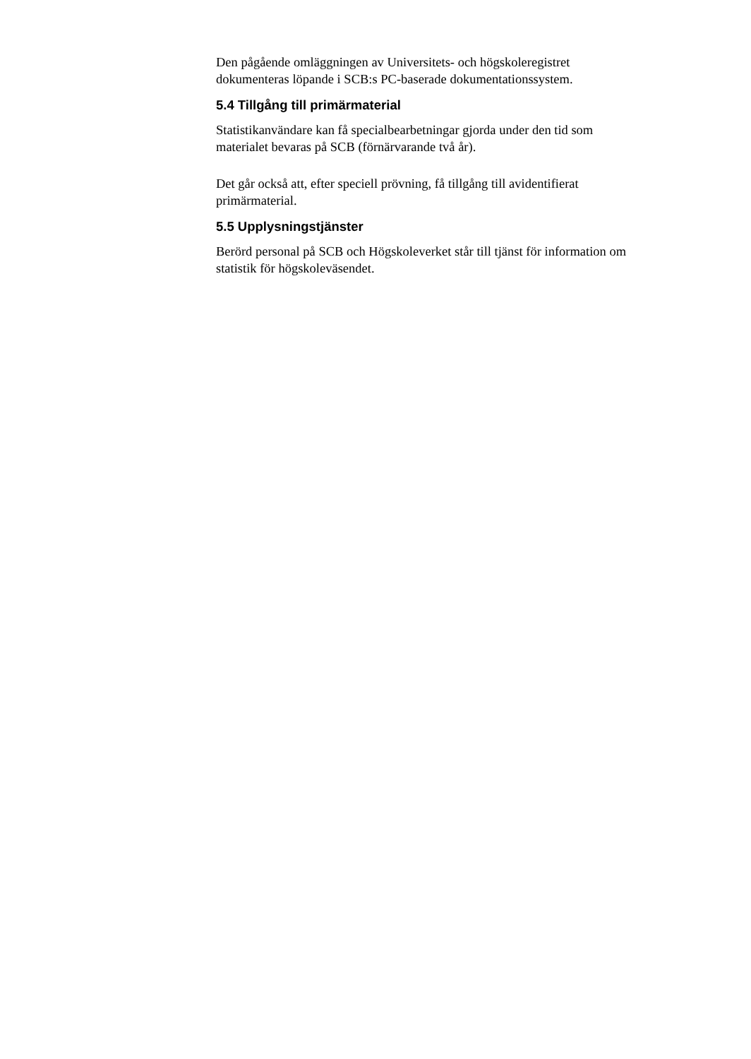Den pågående omläggningen av Universitets- och högskoleregistret
dokumenteras löpande i SCB:s PC-baserade dokumentationssystem.
5.4 Tillgång till primärmaterial
Statistikanvändare kan få specialbearbetningar gjorda under den tid som
materialet bevaras på SCB (förnärvarande två år).
Det går också att, efter speciell prövning, få tillgång till avidentifierat
primärmaterial.
5.5 Upplysningstjänster
Berörd personal på SCB och Högskoleverket står till tjänst för information om
statistik för högskoleväsendet.